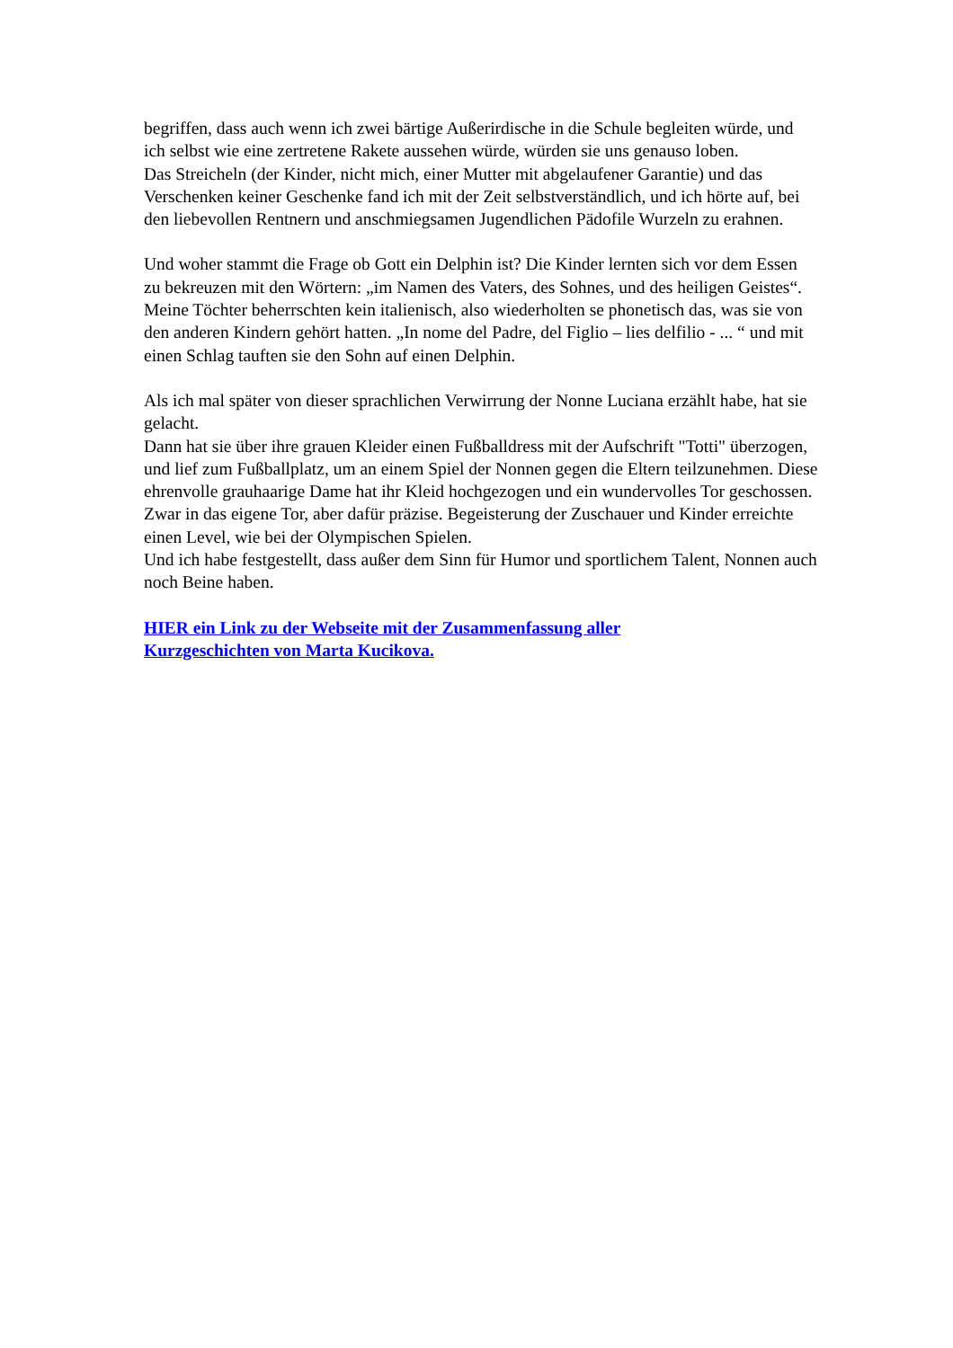begriffen, dass auch wenn ich zwei bärtige Außerirdische in die Schule begleiten würde, und ich selbst wie eine zertretene Rakete aussehen würde, würden sie uns genauso loben.
Das Streicheln (der Kinder, nicht mich, einer Mutter mit abgelaufener Garantie) und das Verschenken keiner Geschenke fand ich mit der Zeit selbstverständlich, und ich hörte auf, bei den liebevollen Rentnern und anschmiegsamen Jugendlichen Pädofile Wurzeln zu erahnen.
Und woher stammt die Frage ob Gott ein Delphin ist? Die Kinder lernten sich vor dem Essen zu bekreuzen mit den Wörtern: „im Namen des Vaters, des Sohnes, und des heiligen Geistes“. Meine Töchter beherrschten kein italienisch, also wiederholten se phonetisch das, was sie von den anderen Kindern gehört hatten. „In nome del Padre, del Figlio – lies delfilio - ... “ und mit einen Schlag tauften sie den Sohn auf einen Delphin.
Als ich mal später von dieser sprachlichen Verwirrung der Nonne Luciana erzählt habe, hat sie gelacht.
Dann hat sie über ihre grauen Kleider einen Fußballdress mit der Aufschrift "Totti" überzogen, und lief zum Fußballplatz, um an einem Spiel der Nonnen gegen die Eltern teilzunehmen. Diese ehrenvolle grauhaarige Dame hat ihr Kleid hochgezogen und ein wundervolles Tor geschossen. Zwar in das eigene Tor, aber dafür präzise. Begeisterung der Zuschauer und Kinder erreichte einen Level, wie bei der Olympischen Spielen.
Und ich habe festgestellt, dass außer dem Sinn für Humor und sportlichem Talent, Nonnen auch noch Beine haben.
HIER ein Link zu der Webseite mit der Zusammenfassung aller
Kurzgeschichten von Marta Kucikova.